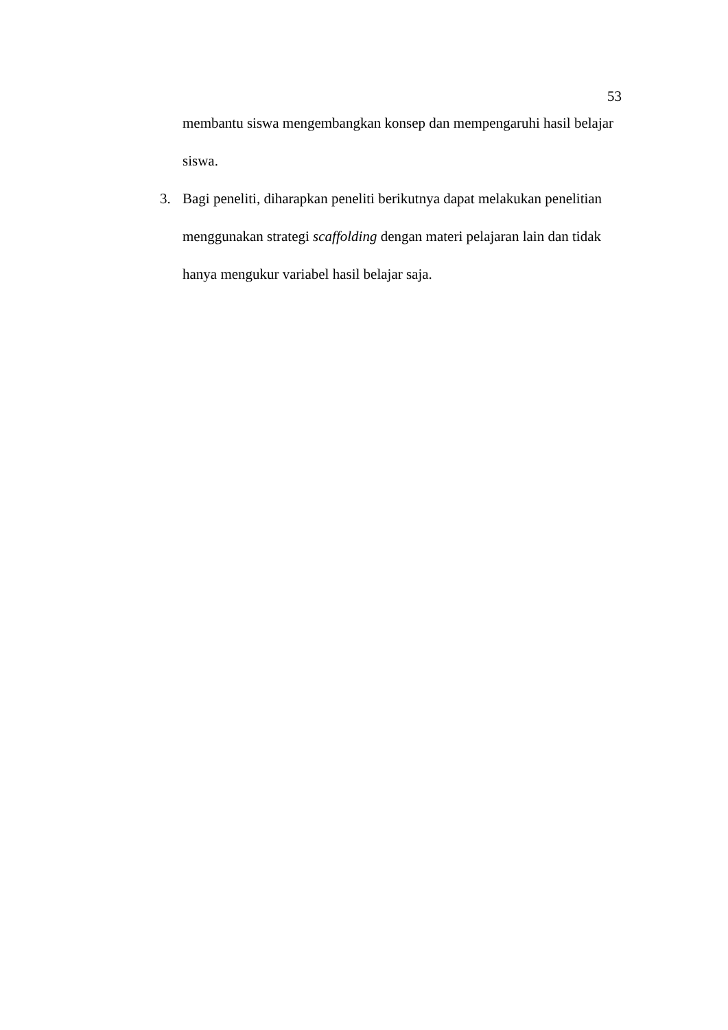53
membantu siswa mengembangkan konsep dan mempengaruhi hasil belajar siswa.
3. Bagi peneliti, diharapkan peneliti berikutnya dapat melakukan penelitian menggunakan strategi scaffolding dengan materi pelajaran lain dan tidak hanya mengukur variabel hasil belajar saja.